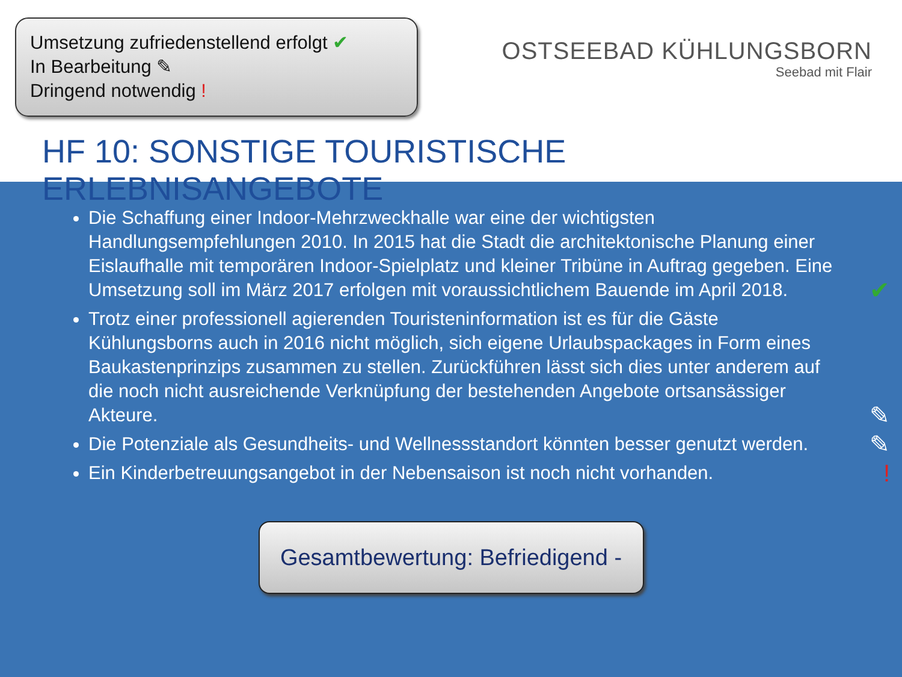Umsetzung zufriedenstellend erfolgt ✔
In Bearbeitung ✎
Dringend notwendig !
OSTSEEBAD KÜHLUNGSBORN
Seebad mit Flair
HF 10: SONSTIGE TOURISTISCHE ERLEBNISANGEBOTE
Die Schaffung einer Indoor-Mehrzweckhalle war eine der wichtigsten Handlungsempfehlungen 2010. In 2015 hat die Stadt die architektonische Planung einer Eislaufhalle mit temporären Indoor-Spielplatz und kleiner Tribüne in Auftrag gegeben. Eine Umsetzung soll im März 2017 erfolgen mit voraussichtlichem Bauende im April 2018.
✔
Trotz einer professionell agierenden Touristeninformation ist es für die Gäste Kühlungsborns auch in 2016 nicht möglich, sich eigene Urlaubspackages in Form eines Baukastenprinzips zusammen zu stellen. Zurückführen lässt sich dies unter anderem auf die noch nicht ausreichende Verknüpfung der bestehenden Angebote ortsansässiger Akteure.
✎
Die Potenziale als Gesundheits- und Wellnessstandort könnten besser genutzt werden.
✎
Ein Kinderbetreuungsangebot in der Nebensaison ist noch nicht vorhanden.!
Gesamtbewertung: Befriedigend -